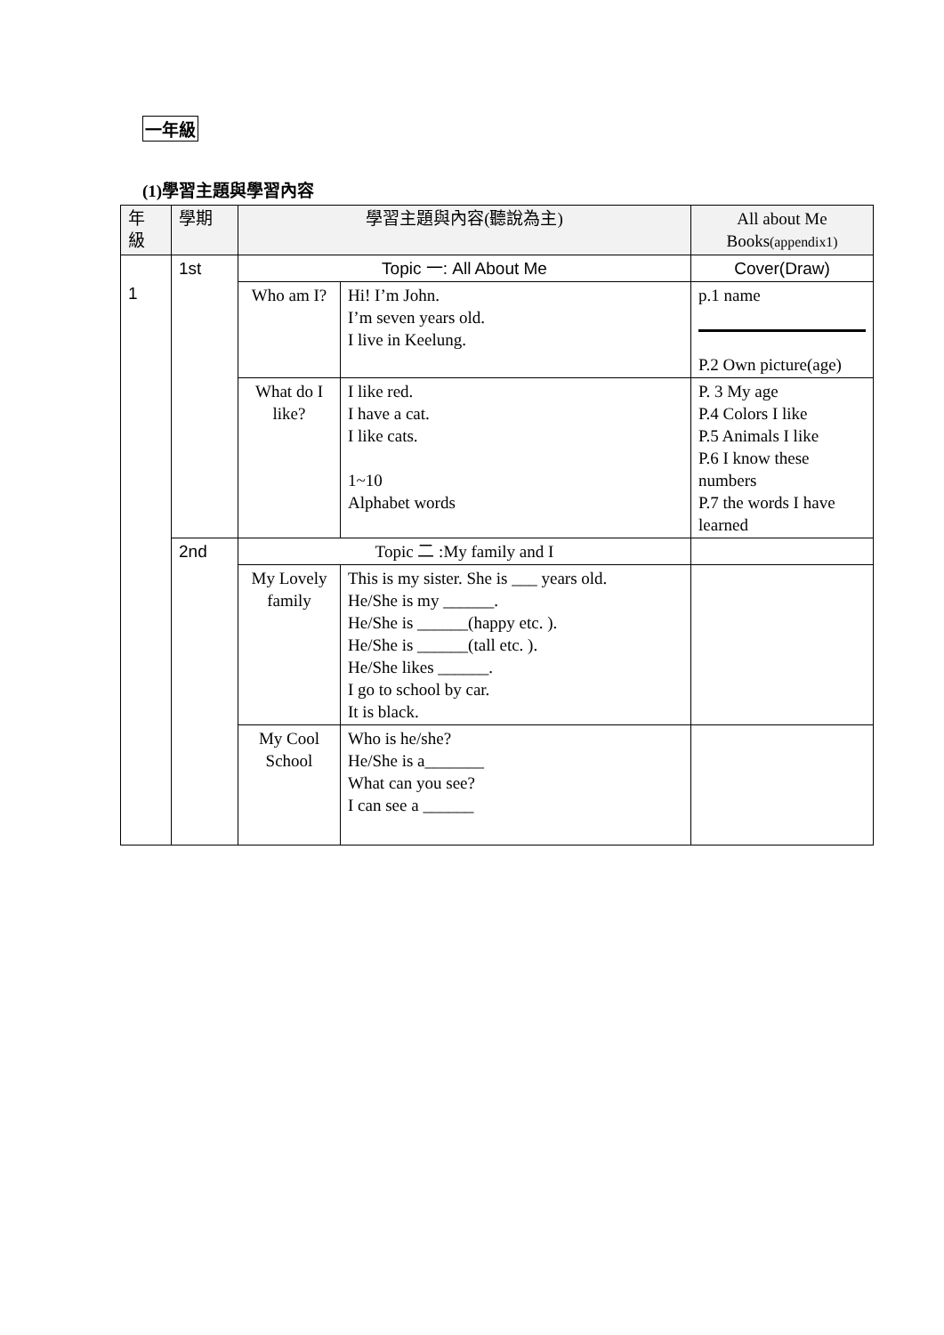一年級
(1)學習主題與學習內容
| 年 級 | 學期 | 學習主題與內容(聽說為主) | | All about Me Books (appendix1) |
| --- | --- | --- | --- | --- |
| 1 | 1st | Topic 一: All About Me | | Cover(Draw) |
| | | Who am I? | Hi! I’m John. I’m seven years old. I live in Keelung. | p.1 name P.2 Own picture(age) |
| | | What do I like? | I like red. I have a cat. I like cats. 1~10 Alphabet words | P. 3 My age P.4 Colors I like P.5 Animals I like P.6 I know these numbers P.7 the words I have learned |
| | 2nd | Topic 二 :My family and I | | |
| | | My Lovely family | This is my sister. She is ___ years old. He/She is my ______. He/She is ______(happy etc. ). He/She is ______(tall etc. ). He/She likes ______. I go to school by car. It is black. | |
| | | My Cool School | Who is he/she? He/She is a_______ What can you see? I can see a ______ | |